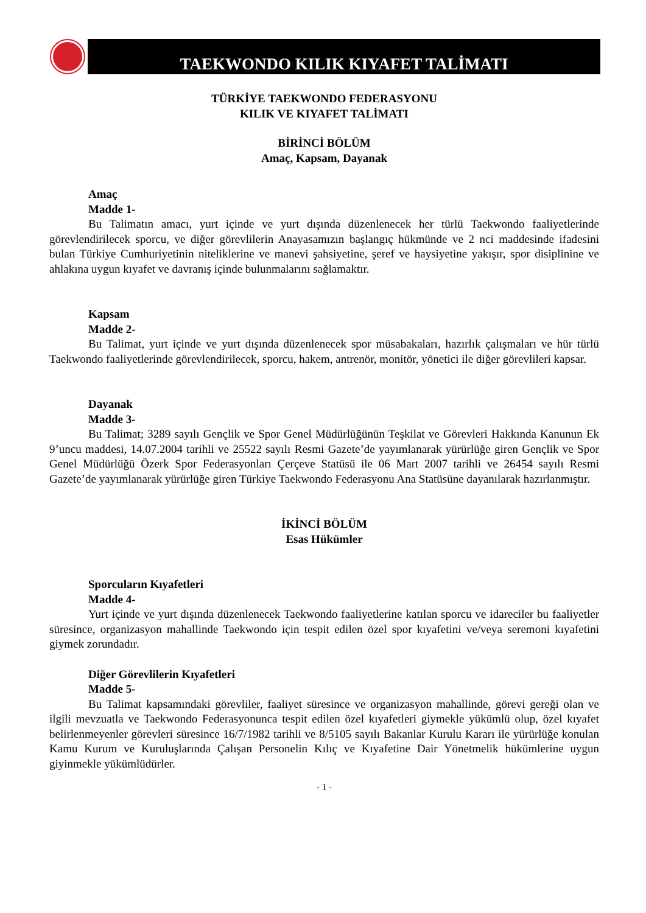TAEKWONDO KILIK KIYAFET TALİMATI
TÜRKİYE TAEKWONDO FEDERASYONU
KILIK VE KIYAFET TALİMATI
BİRİNCİ BÖLÜM
Amaç, Kapsam, Dayanak
Amaç
Madde 1-
Bu Talimatın amacı, yurt içinde ve yurt dışında düzenlenecek her türlü Taekwondo faaliyetlerinde görevlendirilecek sporcu, ve diğer görevlilerin Anayasamızın başlangıç hükmünde ve 2 nci maddesinde ifadesini bulan Türkiye Cumhuriyetinin niteliklerine ve manevi şahsiyetine, şeref ve haysiyetine yakışır, spor disiplinine ve ahlakına uygun kıyafet ve davranış içinde bulunmalarını sağlamaktır.
Kapsam
Madde 2-
Bu Talimat, yurt içinde ve yurt dışında düzenlenecek spor müsabakaları, hazırlık çalışmaları ve hür türlü Taekwondo faaliyetlerinde görevlendirilecek, sporcu, hakem, antrenör, monitör, yönetici ile diğer görevlileri kapsar.
Dayanak
Madde 3-
Bu Talimat; 3289 sayılı Gençlik ve Spor Genel Müdürlüğünün Teşkilat ve Görevleri Hakkında Kanunun Ek 9’uncu maddesi, 14.07.2004 tarihli ve 25522 sayılı Resmi Gazete’de yayımlanarak yürürlüğe giren Gençlik ve Spor Genel Müdürlüğü Özerk Spor Federasyonları Çerçeve Statüsü ile 06 Mart 2007 tarihli ve 26454 sayılı Resmi Gazete’de yayımlanarak yürürlüğe giren Türkiye Taekwondo Federasyonu Ana Statüsüne dayanılarak hazırlanmıştır.
İKİNCİ BÖLÜM
Esas Hükümler
Sporcuların Kıyafetleri
Madde 4-
Yurt içinde ve yurt dışında düzenlenecek Taekwondo faaliyetlerine katılan sporcu ve idareciler bu faaliyetler süresince, organizasyon mahallinde Taekwondo için tespit edilen özel spor kıyafetini ve/veya seremoni kıyafetini giymek zorundadır.
Diğer Görevlilerin Kıyafetleri
Madde 5-
Bu Talimat kapsamındaki görevliler, faaliyet süresince ve organizasyon mahallinde, görevi gereği olan ve ilgili mevzuatla ve Taekwondo Federasyonunca tespit edilen özel kıyafetleri giymekle yükümlü olup, özel kıyafet belirlenmeyenler görevleri süresince 16/7/1982 tarihli ve 8/5105 sayılı Bakanlar Kurulu Kararı ile yürürlüğe konulan Kamu Kurum ve Kuruluşlarında Çalışan Personelin Kılıç ve Kıyafetine Dair Yönetmelik hükümlerine uygun giyinmekle yükümlüdürler.
- 1 -